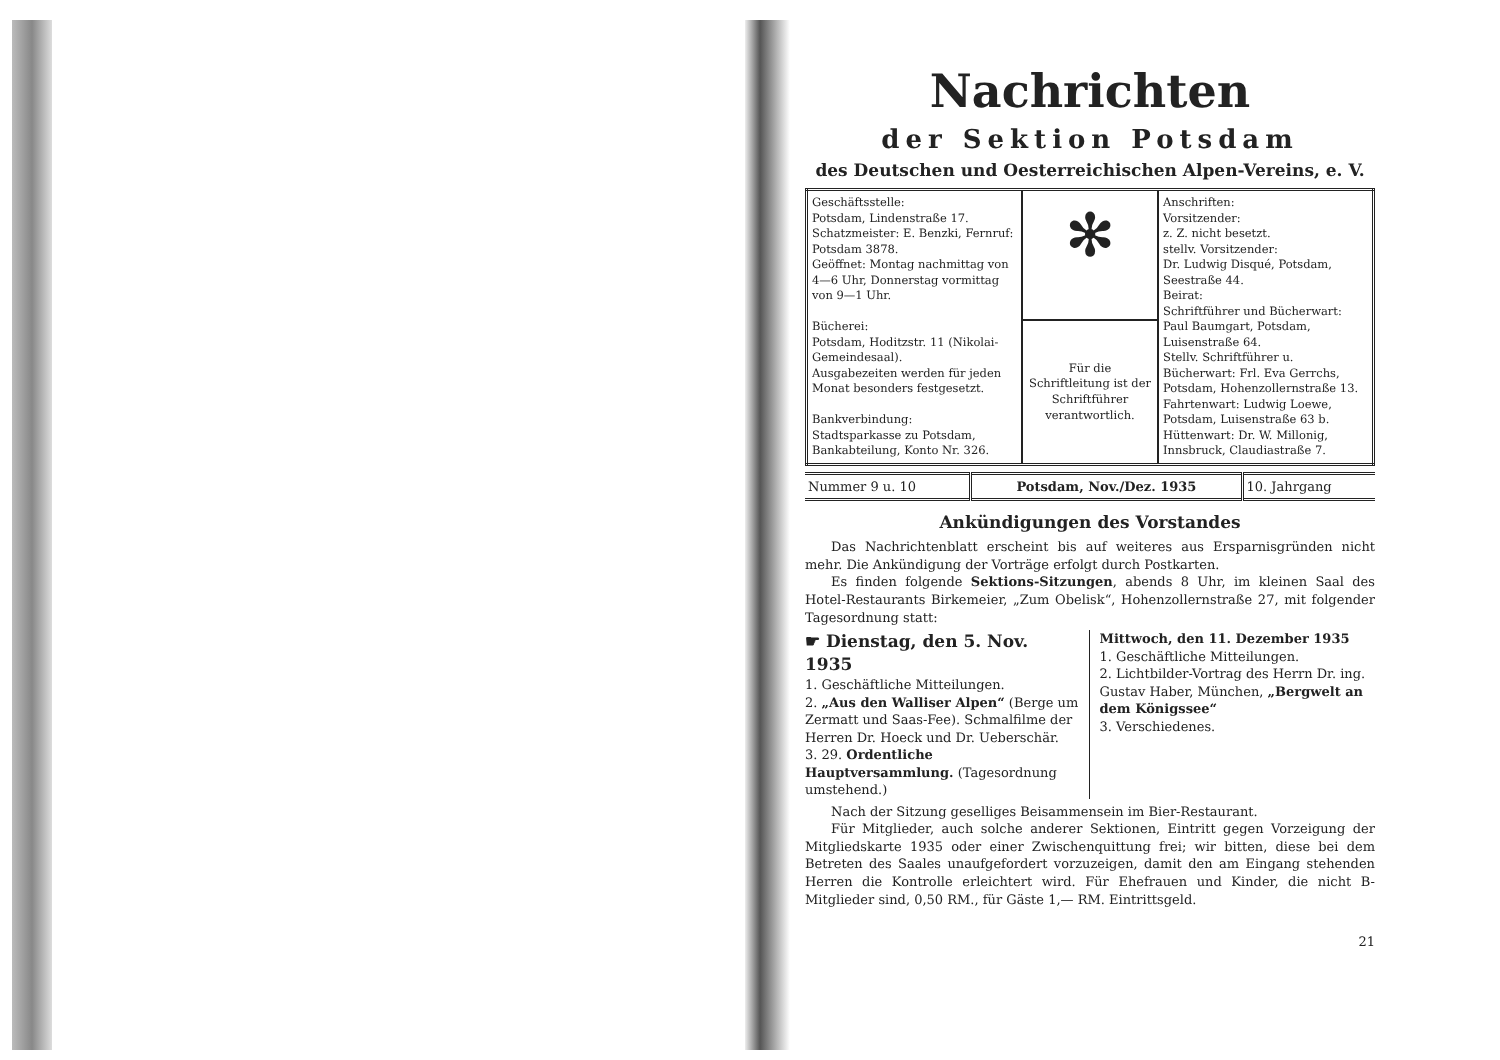Nachrichten
der Sektion Potsdam
des Deutschen und Oesterreichischen Alpen-Vereins, e. V.
| Geschäftsstelle: Potsdam, Lindenstraße 17. Schatzmeister: E. Benzki, Fernruf: Potsdam 3878. Geöffnet: Montag nachmittag von 4—6 Uhr, Donnerstag vormittag von 9—1 Uhr. Bücherei: Potsdam, Hoditzstr. 11 (Nikolai-Gemeindesaal). Ausgabezeiten werden für jeden Monat besonders festgesetzt. Bankverbindung: Stadtsparkasse zu Potsdam, Bankabteilung, Konto Nr. 326. | ✻ | Anschriften: Vorsitzender: z. Z. nicht besetzt. stellv. Vorsitzender: Dr. Ludwig Disqué, Potsdam, Seestraße 44. Beirat: Schriftführer und Bücherwart: Paul Baumgart, Potsdam, Luisenstraße 64. Stellv. Schriftführer u. Bücherwart: Frl. Eva Gerrchs, Potsdam, Hohenzollernstraße 13. Fahrtenwart: Ludwig Loewe, Potsdam, Luisenstraße 63 b. Hüttenwart: Dr. W. Millonig, Innsbruck, Claudiastraße 7. |
| | Für die Schriftleitung ist der Schriftführer verantwortlich. | |
| Nummer 9 u. 10 | Potsdam, Nov./Dez. 1935 | 10. Jahrgang |
Ankündigungen des Vorstandes
Das Nachrichtenblatt erscheint bis auf weiteres aus Ersparnisgründen nicht mehr. Die Ankündigung der Vorträge erfolgt durch Postkarten.
Es finden folgende Sektions-Sitzungen, abends 8 Uhr, im kleinen Saal des Hotel-Restaurants Birkemeier, „Zum Obelisk“, Hohenzollernstraße 27, mit folgender Tagesordnung statt:
☛ Dienstag, den 5. Nov. 1935
1. Geschäftliche Mitteilungen.
2. „Aus den Walliser Alpen“ (Berge um Zermatt und Saas-Fee). Schmalfilme der Herren Dr. Hoeck und Dr. Ueberschär.
3. 29. Ordentliche Hauptversammlung. (Tagesordnung umstehend.)
Mittwoch, den 11. Dezember 1935
1. Geschäftliche Mitteilungen.
2. Lichtbilder-Vortrag des Herrn Dr. ing. Gustav Haber, München, „Bergwelt an dem Königssee“
3. Verschiedenes.
Nach der Sitzung geselliges Beisammensein im Bier-Restaurant.
Für Mitglieder, auch solche anderer Sektionen, Eintritt gegen Vorzeigung der Mitgliedskarte 1935 oder einer Zwischenquittung frei; wir bitten, diese bei dem Betreten des Saales unaufgefordert vorzuzeigen, damit den am Eingang stehenden Herren die Kontrolle erleichtert wird. Für Ehefrauen und Kinder, die nicht B-Mitglieder sind, 0,50 RM., für Gäste 1,— RM. Eintrittsgeld.
21